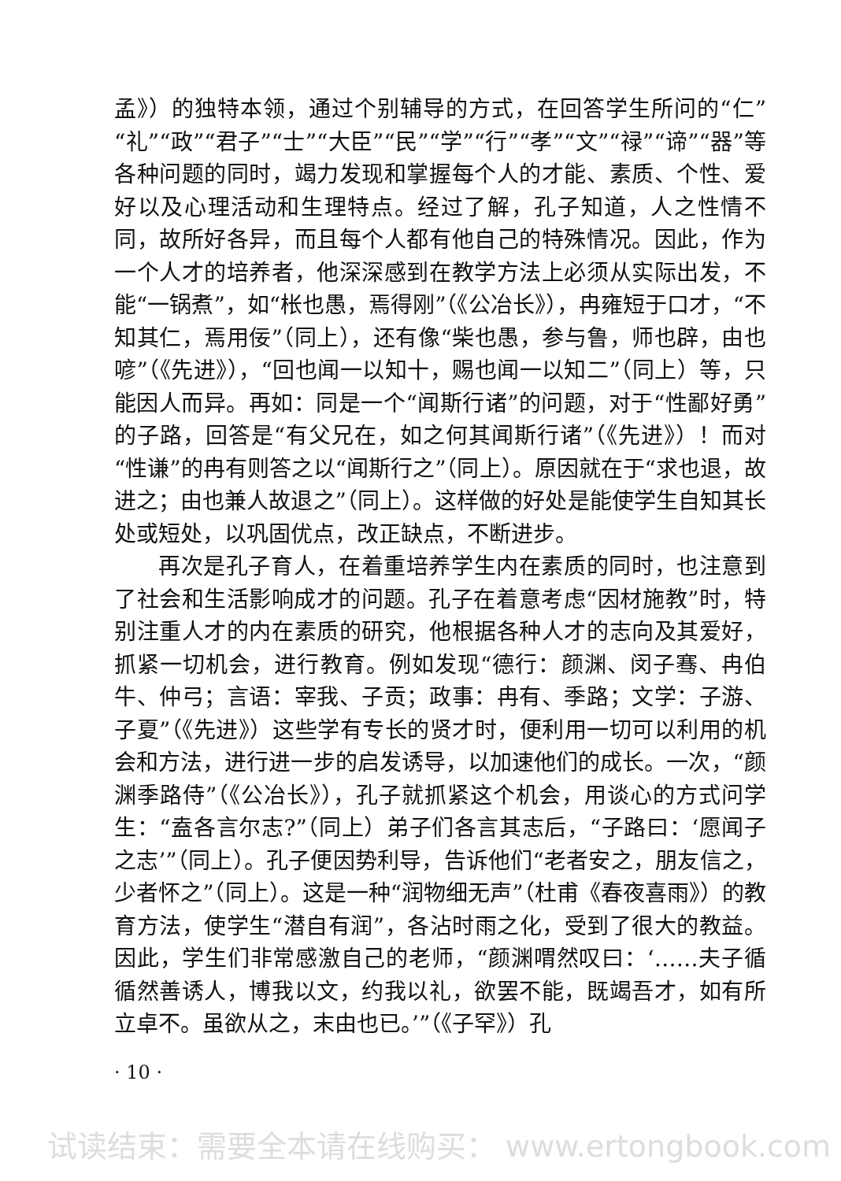孟》）的独特本领，通过个别辅导的方式，在回答学生所问的“仁”“礼”“政”“君子”“士”“大臣”“民”“学”“行”“孝”“文”“禄”“谛”“器”等各种问题的同时，竭力发现和掌握每个人的才能、素质、个性、爱好以及心理活动和生理特点。经过了解，孔子知道，人之性情不同，故所好各异，而且每个人都有他自己的特殊情况。因此，作为一个人才的培养者，他深深感到在教学方法上必须从实际出发，不能“一锅煮”，如“枨也愚，焉得刚”（《公冶长》），冉雍短于口才，“不知其仁，焉用佞”（同上），还有像“柴也愚，参与鲁，师也辟，由也喭”（《先进》），“回也闻一以知十，赐也闻一以知二”（同上）等，只能因人而异。再如：同是一个“闻斯行诸”的问题，对于“性鄙好勇”的子路，回答是“有父兄在，如之何其闻斯行诸”（《先进》）！而对“性谦”的冉有则答之以“闻斯行之”（同上）。原因就在于“求也退，故进之；由也兼人故退之”（同上）。这样做的好处是能使学生自知其长处或短处，以巩固优点，改正缺点，不断进步。
再次是孔子育人，在着重培养学生内在素质的同时，也注意到了社会和生活影响成才的问题。孔子在着意考虑“因材施教”时，特别注重人才的内在素质的研究，他根据各种人才的志向及其爱好，抓紧一切机会，进行教育。例如发现“德行：颜渊、闵子骞、冉伯牛、仲弓；言语：宰我、子贡；政事：冉有、季路；文学：子游、子夏”（《先进》）这些学有专长的贤才时，便利用一切可以利用的机会和方法，进行进一步的启发诱导，以加速他们的成长。一次，“颜渊季路侍”（《公冶长》），孔子就抓紧这个机会，用谈心的方式问学生：“盍各言尔志?”（同上）弟子们各言其志后，“子路曰：‘愿闻子之志’”（同上）。孔子便因势利导，告诉他们“老者安之，朋友信之，少者怀之”（同上）。这是一种“润物细无声”（杜甫《春夜喜雨》）的教育方法，使学生“潜自有润”，各沾时雨之化，受到了很大的教益。因此，学生们非常感激自己的老师，“颜渊喟然叹曰：‘……夫子循循然善诱人，博我以文，约我以礼，欲罢不能，既竭吾才，如有所立卓不。虽欲从之，末由也已。’”（《子罕》）孔
· 10 ·
试读结束：需要全本请在线购买： www.ertongbook.com